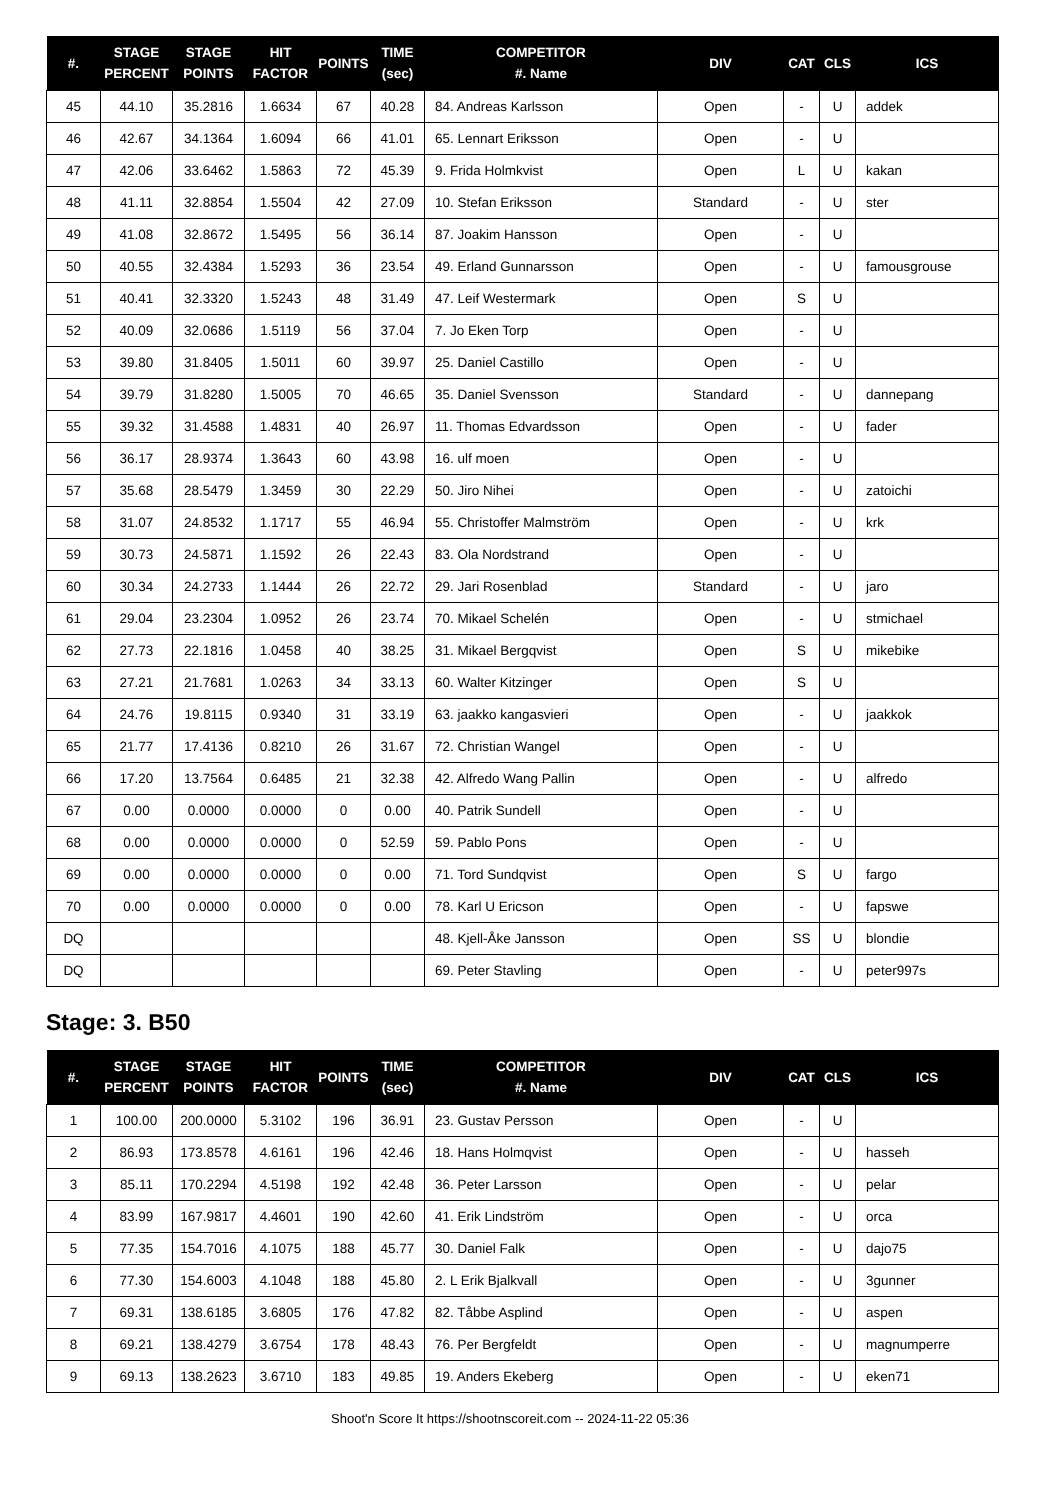| #. | STAGE PERCENT | STAGE POINTS | HIT FACTOR | POINTS | TIME (sec) | COMPETITOR #. Name | DIV | CAT | CLS | ICS |
| --- | --- | --- | --- | --- | --- | --- | --- | --- | --- | --- |
| 45 | 44.10 | 35.2816 | 1.6634 | 67 | 40.28 | 84. Andreas Karlsson | Open | - | U | addek |
| 46 | 42.67 | 34.1364 | 1.6094 | 66 | 41.01 | 65. Lennart Eriksson | Open | - | U | |
| 47 | 42.06 | 33.6462 | 1.5863 | 72 | 45.39 | 9. Frida Holmkvist | Open | L | U | kakan |
| 48 | 41.11 | 32.8854 | 1.5504 | 42 | 27.09 | 10. Stefan Eriksson | Standard | - | U | ster |
| 49 | 41.08 | 32.8672 | 1.5495 | 56 | 36.14 | 87. Joakim Hansson | Open | - | U | |
| 50 | 40.55 | 32.4384 | 1.5293 | 36 | 23.54 | 49. Erland Gunnarsson | Open | - | U | famousgrouse |
| 51 | 40.41 | 32.3320 | 1.5243 | 48 | 31.49 | 47. Leif Westermark | Open | S | U | |
| 52 | 40.09 | 32.0686 | 1.5119 | 56 | 37.04 | 7. Jo Eken Torp | Open | - | U | |
| 53 | 39.80 | 31.8405 | 1.5011 | 60 | 39.97 | 25. Daniel Castillo | Open | - | U | |
| 54 | 39.79 | 31.8280 | 1.5005 | 70 | 46.65 | 35. Daniel Svensson | Standard | - | U | dannepang |
| 55 | 39.32 | 31.4588 | 1.4831 | 40 | 26.97 | 11. Thomas Edvardsson | Open | - | U | fader |
| 56 | 36.17 | 28.9374 | 1.3643 | 60 | 43.98 | 16. ulf moen | Open | - | U | |
| 57 | 35.68 | 28.5479 | 1.3459 | 30 | 22.29 | 50. Jiro Nihei | Open | - | U | zatoichi |
| 58 | 31.07 | 24.8532 | 1.1717 | 55 | 46.94 | 55. Christoffer Malmström | Open | - | U | krk |
| 59 | 30.73 | 24.5871 | 1.1592 | 26 | 22.43 | 83. Ola Nordstrand | Open | - | U | |
| 60 | 30.34 | 24.2733 | 1.1444 | 26 | 22.72 | 29. Jari Rosenblad | Standard | - | U | jaro |
| 61 | 29.04 | 23.2304 | 1.0952 | 26 | 23.74 | 70. Mikael Schelén | Open | - | U | stmichael |
| 62 | 27.73 | 22.1816 | 1.0458 | 40 | 38.25 | 31. Mikael Bergqvist | Open | S | U | mikebike |
| 63 | 27.21 | 21.7681 | 1.0263 | 34 | 33.13 | 60. Walter Kitzinger | Open | S | U | |
| 64 | 24.76 | 19.8115 | 0.9340 | 31 | 33.19 | 63. jaakko kangasvieri | Open | - | U | jaakkok |
| 65 | 21.77 | 17.4136 | 0.8210 | 26 | 31.67 | 72. Christian Wangel | Open | - | U | |
| 66 | 17.20 | 13.7564 | 0.6485 | 21 | 32.38 | 42. Alfredo Wang Pallin | Open | - | U | alfredo |
| 67 | 0.00 | 0.0000 | 0.0000 | 0 | 0.00 | 40. Patrik Sundell | Open | - | U | |
| 68 | 0.00 | 0.0000 | 0.0000 | 0 | 52.59 | 59. Pablo Pons | Open | - | U | |
| 69 | 0.00 | 0.0000 | 0.0000 | 0 | 0.00 | 71. Tord Sundqvist | Open | S | U | fargo |
| 70 | 0.00 | 0.0000 | 0.0000 | 0 | 0.00 | 78. Karl U Ericson | Open | - | U | fapswe |
| DQ | | | | | | 48. Kjell-Åke Jansson | Open | SS | U | blondie |
| DQ | | | | | | 69. Peter Stavling | Open | - | U | peter997s |
Stage: 3. B50
| #. | STAGE PERCENT | STAGE POINTS | HIT FACTOR | POINTS | TIME (sec) | COMPETITOR #. Name | DIV | CAT | CLS | ICS |
| --- | --- | --- | --- | --- | --- | --- | --- | --- | --- | --- |
| 1 | 100.00 | 200.0000 | 5.3102 | 196 | 36.91 | 23. Gustav Persson | Open | - | U | |
| 2 | 86.93 | 173.8578 | 4.6161 | 196 | 42.46 | 18. Hans Holmqvist | Open | - | U | hasseh |
| 3 | 85.11 | 170.2294 | 4.5198 | 192 | 42.48 | 36. Peter Larsson | Open | - | U | pelar |
| 4 | 83.99 | 167.9817 | 4.4601 | 190 | 42.60 | 41. Erik Lindström | Open | - | U | orca |
| 5 | 77.35 | 154.7016 | 4.1075 | 188 | 45.77 | 30. Daniel Falk | Open | - | U | dajo75 |
| 6 | 77.30 | 154.6003 | 4.1048 | 188 | 45.80 | 2. L Erik Bjalkvall | Open | - | U | 3gunner |
| 7 | 69.31 | 138.6185 | 3.6805 | 176 | 47.82 | 82. Tåbbe Asplind | Open | - | U | aspen |
| 8 | 69.21 | 138.4279 | 3.6754 | 178 | 48.43 | 76. Per Bergfeldt | Open | - | U | magnumperre |
| 9 | 69.13 | 138.2623 | 3.6710 | 183 | 49.85 | 19. Anders Ekeberg | Open | - | U | eken71 |
Shoot'n Score It https://shootnscoreit.com -- 2024-11-22 05:36